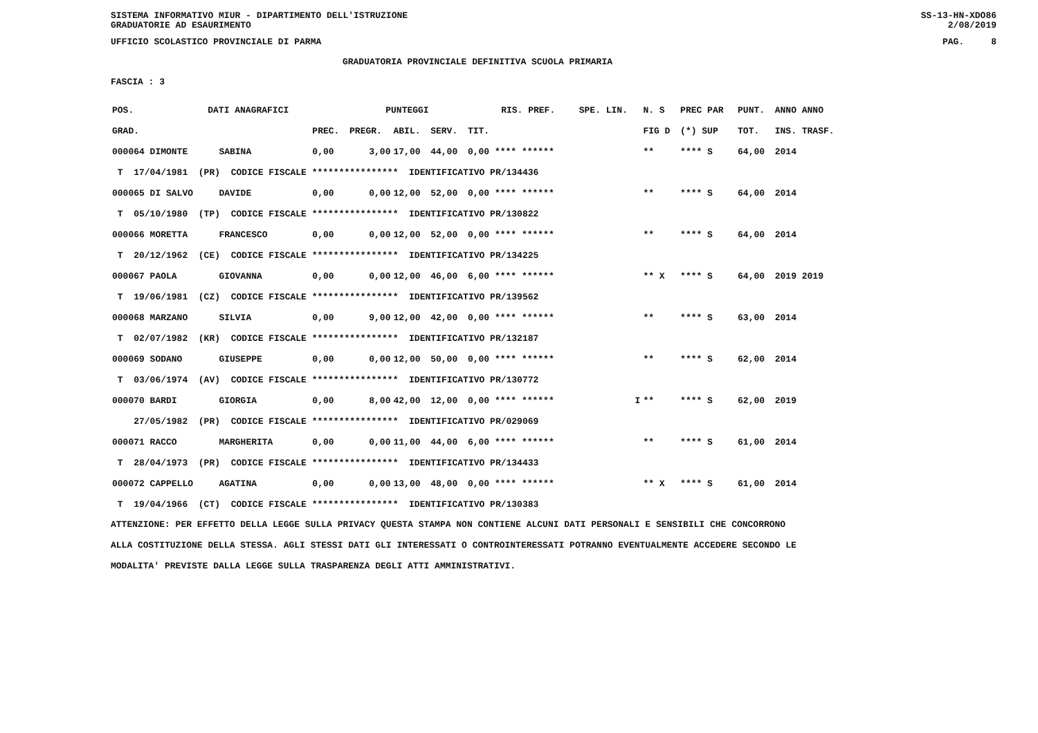SISTEMA INFORMATIVO MIUR - DIPARTIMENTO DELL'ISTRUZIONE
GRADUATORIE AD ESAURIMENTO SS-13-HN-XDO86
2/08/2019
UFFICIO SCOLASTICO PROVINCIALE DI PARMA PAG. 8
GRADUATORIA PROVINCIALE DEFINITIVA SCUOLA PRIMARIA
FASCIA : 3
| POS. | DATI ANAGRAFICI | | | | PUNTEGGI | | | | RIS. PREF. | SPE. LIN. | N. S | PREC PAR | PUNT. | ANNO ANNO |
| --- | --- | --- | --- | --- | --- | --- | --- | --- | --- | --- | --- | --- | --- | --- |
| GRAD. | | | | PREC. | PREGR. | ABIL. | SERV. | TIT. | | | FIG D | (*) SUP | TOT. | INS. TRASF. |
| 000064 DIMONTE | | SABINA | | 0,00 | 3,00 | 17,00 | 44,00 | 0,00 **** ****** | | | ** | **** S | 64,00 | 2014 |
| T 17/04/1981 (PR) CODICE FISCALE **************** IDENTIFICATIVO PR/134436 | | | | | | | | | | | | | | |
| 000065 DI SALVO | | DAVIDE | | 0,00 | 0,00 | 12,00 | 52,00 | 0,00 **** ****** | | | ** | **** S | 64,00 | 2014 |
| T 05/10/1980 (TP) CODICE FISCALE **************** IDENTIFICATIVO PR/130822 | | | | | | | | | | | | | | |
| 000066 MORETTA | | FRANCESCO | | 0,00 | 0,00 | 12,00 | 52,00 | 0,00 **** ****** | | | ** | **** S | 64,00 | 2014 |
| T 20/12/1962 (CE) CODICE FISCALE **************** IDENTIFICATIVO PR/134225 | | | | | | | | | | | | | | |
| 000067 PAOLA | | GIOVANNA | | 0,00 | 0,00 | 12,00 | 46,00 | 6,00 **** ****** | | | ** X | **** S | 64,00 | 2019 2019 |
| T 19/06/1981 (CZ) CODICE FISCALE **************** IDENTIFICATIVO PR/139562 | | | | | | | | | | | | | | |
| 000068 MARZANO | | SILVIA | | 0,00 | 9,00 | 12,00 | 42,00 | 0,00 **** ****** | | | ** | **** S | 63,00 | 2014 |
| T 02/07/1982 (KR) CODICE FISCALE **************** IDENTIFICATIVO PR/132187 | | | | | | | | | | | | | | |
| 000069 SODANO | | GIUSEPPE | | 0,00 | 0,00 | 12,00 | 50,00 | 0,00 **** ****** | | | ** | **** S | 62,00 | 2014 |
| T 03/06/1974 (AV) CODICE FISCALE **************** IDENTIFICATIVO PR/130772 | | | | | | | | | | | | | | |
| 000070 BARDI | | GIORGIA | | 0,00 | 8,00 | 42,00 | 12,00 | 0,00 **** ****** | | I | ** | **** S | 62,00 | 2019 |
| 27/05/1982 (PR) CODICE FISCALE **************** IDENTIFICATIVO PR/029069 | | | | | | | | | | | | | | |
| 000071 RACCO | | MARGHERITA | | 0,00 | 0,00 | 11,00 | 44,00 | 6,00 **** ****** | | | ** | **** S | 61,00 | 2014 |
| T 28/04/1973 (PR) CODICE FISCALE **************** IDENTIFICATIVO PR/134433 | | | | | | | | | | | | | | |
| 000072 CAPPELLO | | AGATINA | | 0,00 | 0,00 | 13,00 | 48,00 | 0,00 **** ****** | | | ** X | **** S | 61,00 | 2014 |
| T 19/04/1966 (CT) CODICE FISCALE **************** IDENTIFICATIVO PR/130383 | | | | | | | | | | | | | | |
ATTENZIONE: PER EFFETTO DELLA LEGGE SULLA PRIVACY QUESTA STAMPA NON CONTIENE ALCUNI DATI PERSONALI E SENSIBILI CHE CONCORRONO
ALLA COSTITUZIONE DELLA STESSA. AGLI STESSI DATI GLI INTERESSATI O CONTROINTERESSATI POTRANNO EVENTUALMENTE ACCEDERE SECONDO LE
MODALITA' PREVISTE DALLA LEGGE SULLA TRASPARENZA DEGLI ATTI AMMINISTRATIVI.